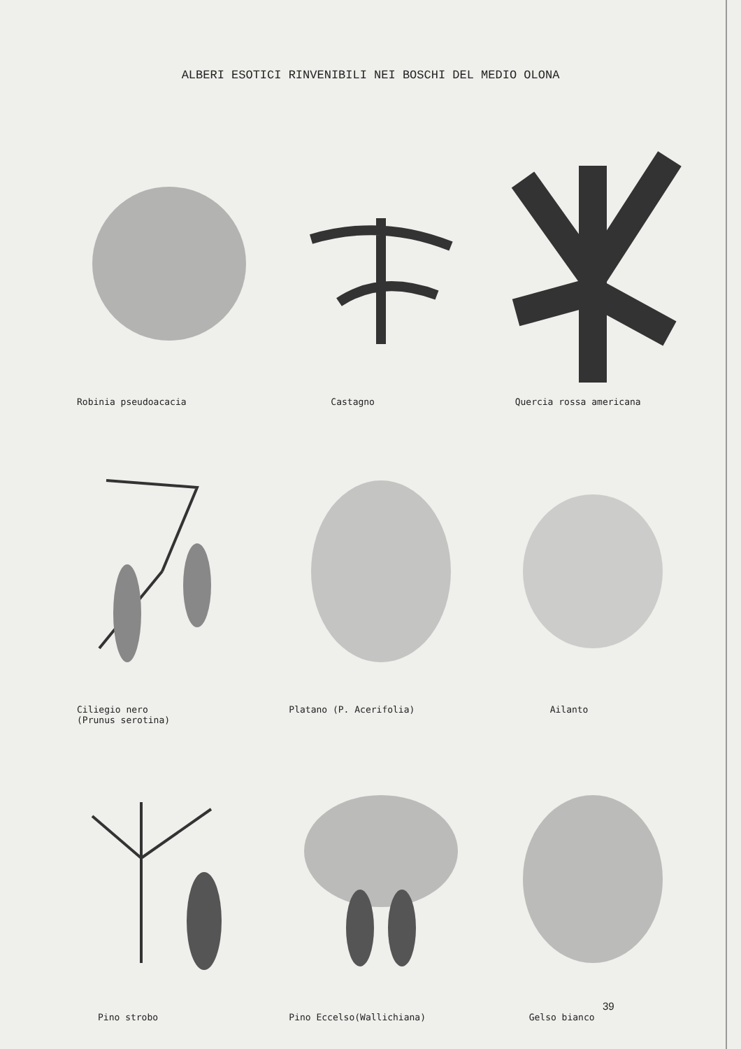ALBERI ESOTICI RINVENIBILI NEI BOSCHI DEL MEDIO OLONA
Robinia pseudoacacia
Castagno
Quercia rossa americana
Ciliegio nero
(Prunus serotina)
Platano (P. Acerifolia)
Ailanto
Pino strobo
Pino Eccelso(Wallichiana)
Gelso bianco
39